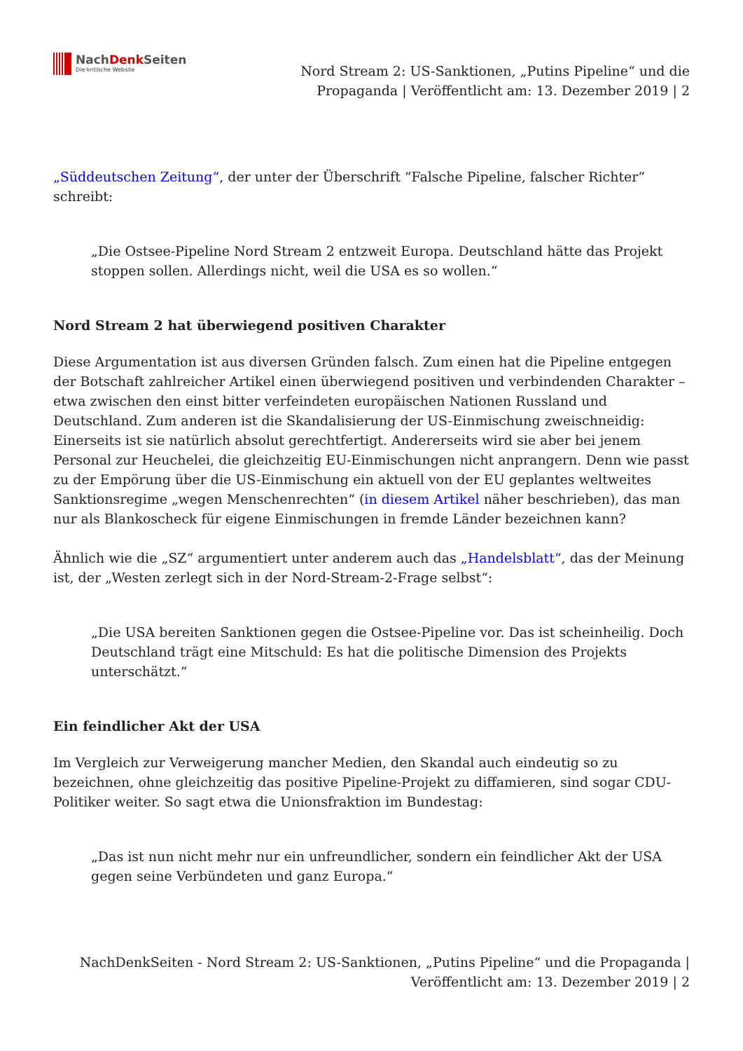NachDenk Seiten
Die kritische Website
Nord Stream 2: US-Sanktionen, „Putins Pipeline“ und die Propaganda | Veröffentlicht am: 13. Dezember 2019 | 2
„Süddeutschen Zeitung“, der unter der Überschrift “Falsche Pipeline, falscher Richter“ schreibt:
„Die Ostsee-Pipeline Nord Stream 2 entzweit Europa. Deutschland hätte das Projekt stoppen sollen. Allerdings nicht, weil die USA es so wollen.“
Nord Stream 2 hat überwiegend positiven Charakter
Diese Argumentation ist aus diversen Gründen falsch. Zum einen hat die Pipeline entgegen der Botschaft zahlreicher Artikel einen überwiegend positiven und verbindenden Charakter – etwa zwischen den einst bitter verfeindeten europäischen Nationen Russland und Deutschland. Zum anderen ist die Skandalisierung der US-Einmischung zweischneidig: Einerseits ist sie natürlich absolut gerechtfertigt. Andererseits wird sie aber bei jenem Personal zur Heuchelei, die gleichzeitig EU-Einmischungen nicht anprangern. Denn wie passt zu der Empörung über die US-Einmischung ein aktuell von der EU geplantes weltweites Sanktionsregime „wegen Menschenrechten“ (in diesem Artikel näher beschrieben), das man nur als Blankoscheck für eigene Einmischungen in fremde Länder bezeichnen kann?
Ähnlich wie die „SZ“ argumentiert unter anderem auch das „Handelsblatt“, das der Meinung ist, der „Westen zerlegt sich in der Nord-Stream-2-Frage selbst“:
„Die USA bereiten Sanktionen gegen die Ostsee-Pipeline vor. Das ist scheinheilig. Doch Deutschland trägt eine Mitschuld: Es hat die politische Dimension des Projekts unterschätzt.“
Ein feindlicher Akt der USA
Im Vergleich zur Verweigerung mancher Medien, den Skandal auch eindeutig so zu bezeichnen, ohne gleichzeitig das positive Pipeline-Projekt zu diffamieren, sind sogar CDU-Politiker weiter. So sagt etwa die Unionsfraktion im Bundestag:
„Das ist nun nicht mehr nur ein unfreundlicher, sondern ein feindlicher Akt der USA gegen seine Verbündeten und ganz Europa.“
NachDenkSeiten - Nord Stream 2: US-Sanktionen, „Putins Pipeline“ und die Propaganda | Veröffentlicht am: 13. Dezember 2019 | 2